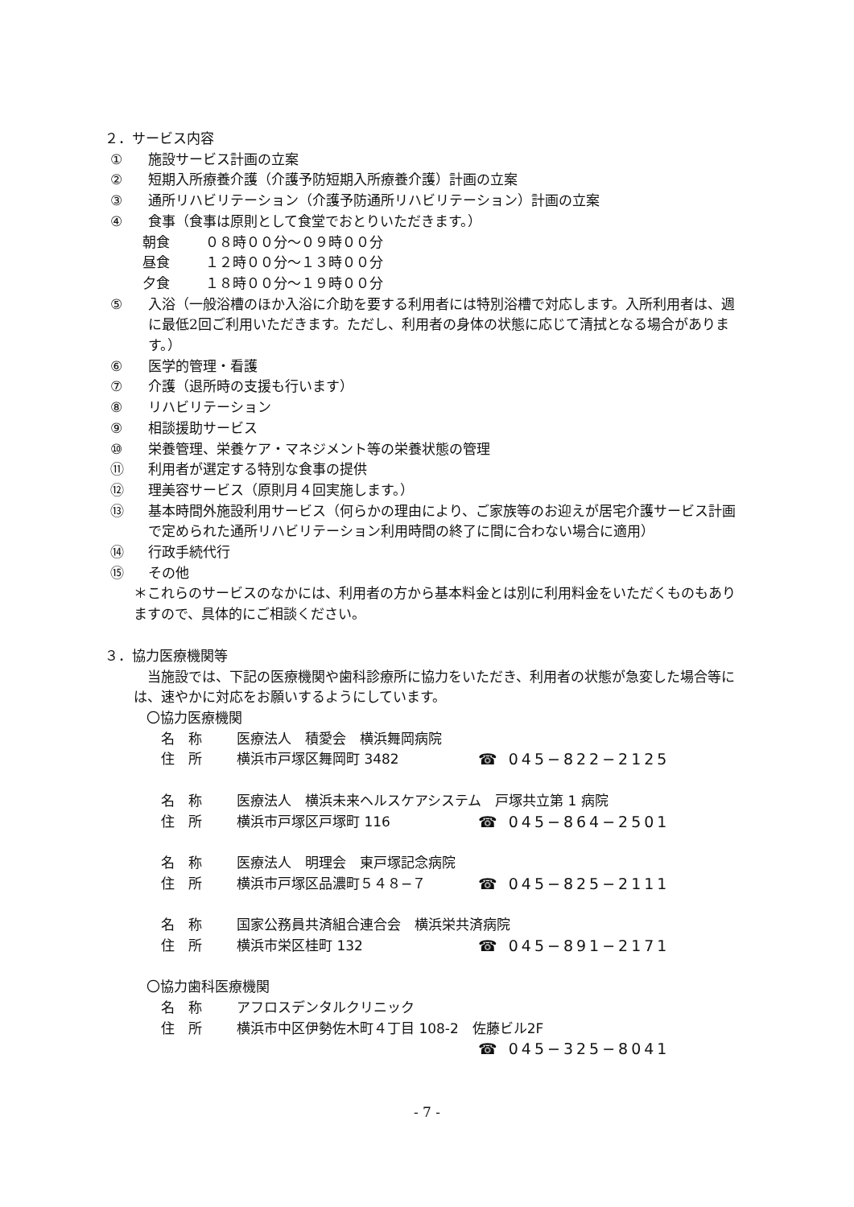２．サービス内容
① 施設サービス計画の立案
② 短期入所療養介護（介護予防短期入所療養介護）計画の立案
③ 通所リハビリテーション（介護予防通所リハビリテーション）計画の立案
④ 食事（食事は原則として食堂でおとりいただきます。）
朝食 ０８時００分～０９時００分
昼食 １２時００分～１３時００分
夕食 １８時００分～１９時００分
⑤ 入浴（一般浴槽のほか入浴に介助を要する利用者には特別浴槽で対応します。入所利用者は、週に最低2回ご利用いただきます。ただし、利用者の身体の状態に応じて清拭となる場合があります。）
⑥ 医学的管理・看護
⑦ 介護（退所時の支援も行います）
⑧ リハビリテーション
⑨ 相談援助サービス
⑩ 栄養管理、栄養ケア・マネジメント等の栄養状態の管理
⑪ 利用者が選定する特別な食事の提供
⑫ 理美容サービス（原則月４回実施します。）
⑬ 基本時間外施設利用サービス（何らかの理由により、ご家族等のお迎えが居宅介護サービス計画で定められた通所リハビリテーション利用時間の終了に間に合わない場合に適用）
⑭ 行政手続代行
⑮ その他
＊これらのサービスのなかには、利用者の方から基本料金とは別に利用料金をいただくものもありますので、具体的にご相談ください。
３．協力医療機関等
当施設では、下記の医療機関や歯科診療所に協力をいただき、利用者の状態が急変した場合等には、速やかに対応をお願いするようにしています。
〇協力医療機関
名　称 医療法人　積愛会　横浜舞岡病院
住　所 横浜市戸塚区舞岡町 3482 ☎ 045−822−2125
名　称 医療法人　横浜未来ヘルスケアシステム　戸塚共立第 1 病院
住　所 横浜市戸塚区戸塚町 116 ☎ 045−864−2501
名　称 医療法人　明理会　東戸塚記念病院
住　所 横浜市戸塚区品濃町５４８−７ ☎ 045−825−2111
名　称 国家公務員共済組合連合会　横浜栄共済病院
住　所 横浜市栄区桂町 132 ☎ 045−891−2171
〇協力歯科医療機関
名　称 アフロスデンタルクリニック
住　所 横浜市中区伊勢佐木町４丁目 108-2　佐藤ビル2F
☎ 045−325−8041
- 7 -